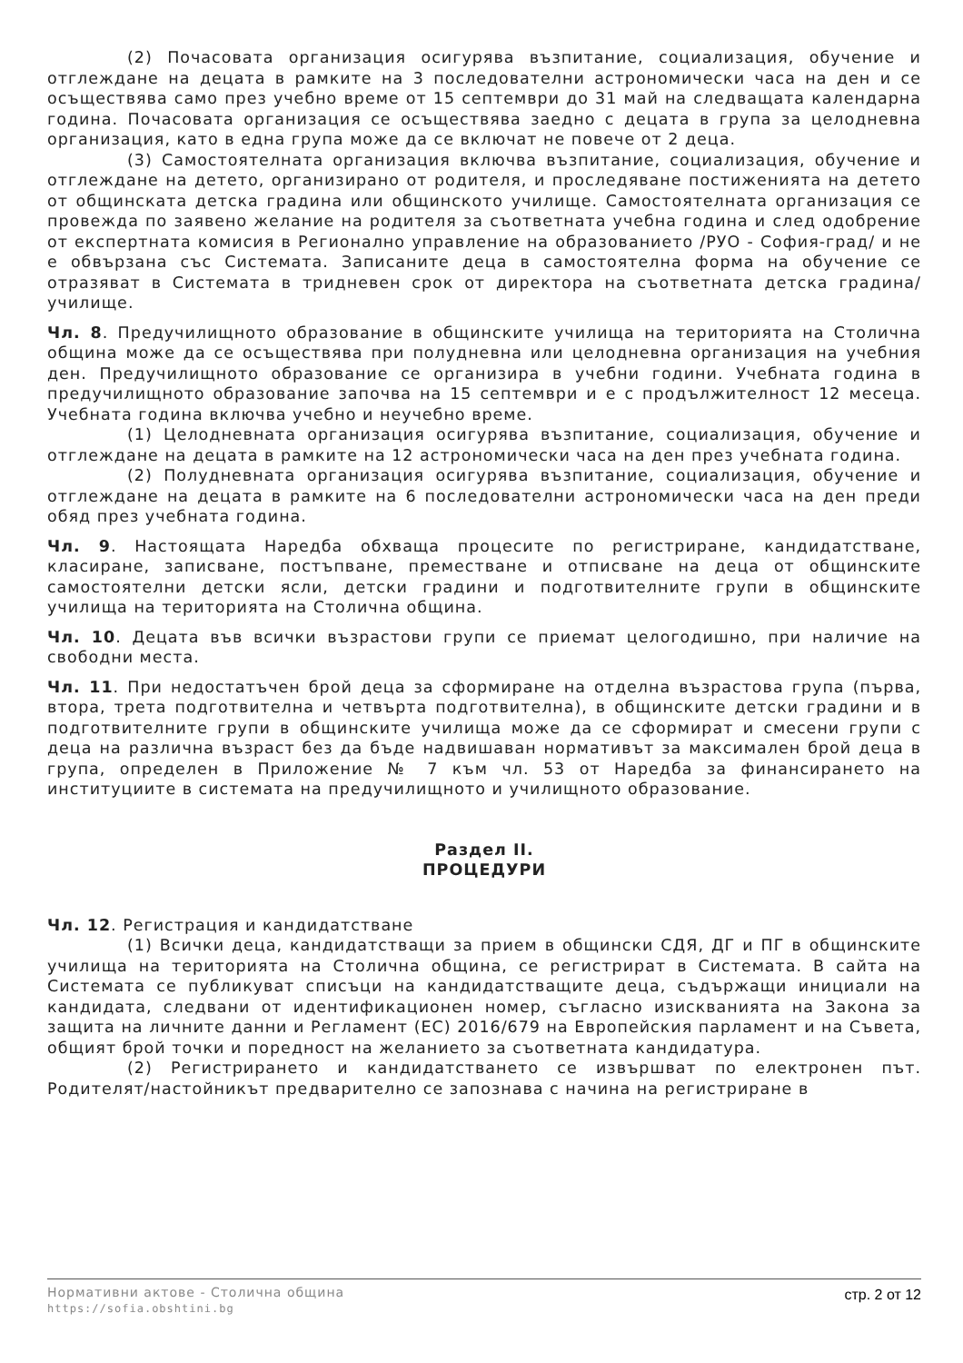(2) Почасовата организация осигурява възпитание, социализация, обучение и отглеждане на децата в рамките на 3 последователни астрономически часа на ден и се осъществява само през учебно време от 15 септември до 31 май на следващата календарна година. Почасовата организация се осъществява заедно с децата в група за целодневна организация, като в една група може да се включат не повече от 2 деца.
(3) Самостоятелната организация включва възпитание, социализация, обучение и отглеждане на детето, организирано от родителя, и проследяване постиженията на детето от общинската детска градина или общинското училище. Самостоятелната организация се провежда по заявено желание на родителя за съответната учебна година и след одобрение от експертната комисия в Регионално управление на образованието /РУО - София-град/ и не е обвързана със Системата. Записаните деца в самостоятелна форма на обучение се отразяват в Системата в тридневен срок от директора на съответната детска градина/училище.
Чл. 8. Предучилищното образование в общинските училища на територията на Столична община може да се осъществява при полудневна или целодневна организация на учебния ден. Предучилищното образование се организира в учебни години. Учебната година в предучилищното образование започва на 15 септември и е с продължителност 12 месеца. Учебната година включва учебно и неучебно време.
(1) Целодневната организация осигурява възпитание, социализация, обучение и отглеждане на децата в рамките на 12 астрономически часа на ден през учебната година.
(2) Полудневната организация осигурява възпитание, социализация, обучение и отглеждане на децата в рамките на 6 последователни астрономически часа на ден преди обяд през учебната година.
Чл. 9. Настоящата Наредба обхваща процесите по регистриране, кандидатстване, класиране, записване, постъпване, преместване и отписване на деца от общинските самостоятелни детски ясли, детски градини и подготвителните групи в общинските училища на територията на Столична община.
Чл. 10. Децата във всички възрастови групи се приемат целогодишно, при наличие на свободни места.
Чл. 11. При недостатъчен брой деца за сформиране на отделна възрастова група (първа, втора, трета подготвителна и четвърта подготвителна), в общинските детски градини и в подготвителните групи в общинските училища може да се сформират и смесени групи с деца на различна възраст без да бъде надвишаван нормативът за максимален брой деца в група, определен в Приложение № 7 към чл. 53 от Наредба за финансирането на институциите в системата на предучилищното и училищното образование.
Раздел II.
ПРОЦЕДУРИ
Чл. 12. Регистрация и кандидатстване
(1) Всички деца, кандидатстващи за прием в общински СДЯ, ДГ и ПГ в общинските училища на територията на Столична община, се регистрират в Системата. В сайта на Системата се публикуват списъци на кандидатстващите деца, съдържащи инициали на кандидата, следвани от идентификационен номер, съгласно изискванията на Закона за защита на личните данни и Регламент (ЕС) 2016/679 на Европейския парламент и на Съвета, общият брой точки и поредност на желанието за съответната кандидатура.
(2) Регистрирането и кандидатстването се извършват по електронен път. Родителят/настойникът предварително се запознава с начина на регистриране в
Нормативни актове - Столична община
https://sofia.obshtini.bg
стр. 2 от 12